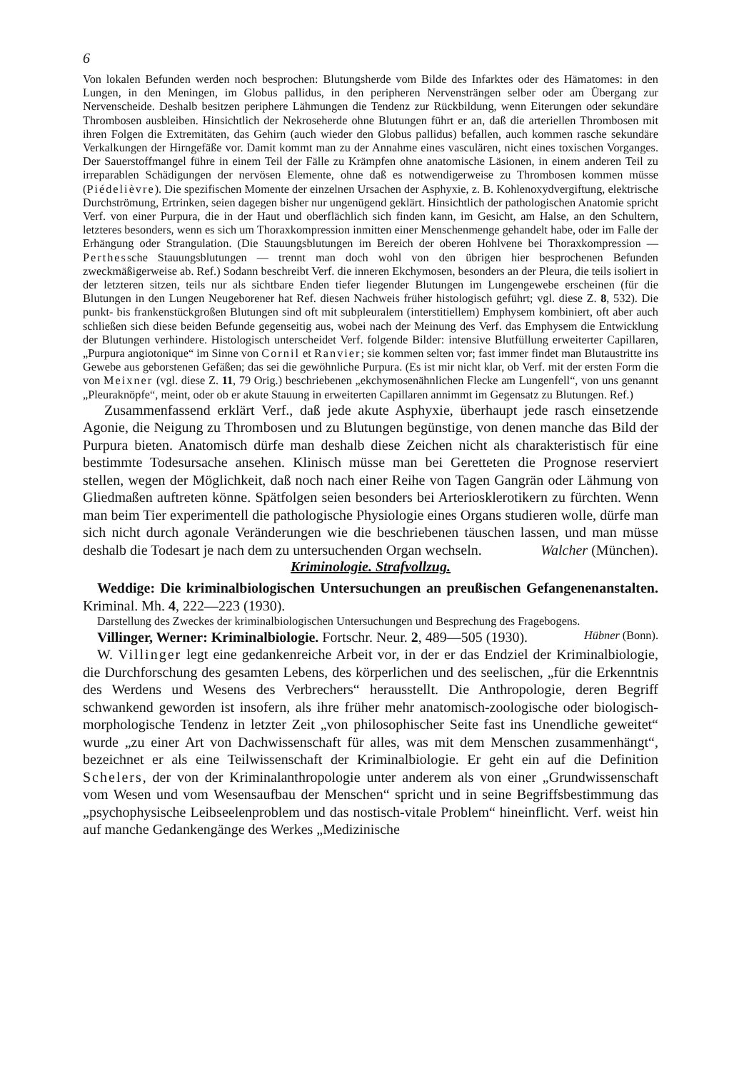6
Von lokalen Befunden werden noch besprochen: Blutungsherde vom Bilde des Infarktes oder des Hämatomes: in den Lungen, in den Meningen, im Globus pallidus, in den peripheren Nervensträngen selber oder am Übergang zur Nervenscheide. Deshalb besitzen periphere Lähmungen die Tendenz zur Rückbildung, wenn Eiterungen oder sekundäre Thrombosen ausbleiben. Hinsichtlich der Nekroseherde ohne Blutungen führt er an, daß die arteriellen Thrombosen mit ihren Folgen die Extremitäten, das Gehirn (auch wieder den Globus pallidus) befallen, auch kommen rasche sekundäre Verkalkungen der Hirngefäße vor. Damit kommt man zu der Annahme eines vasculären, nicht eines toxischen Vorganges. Der Sauerstoffmangel führe in einem Teil der Fälle zu Krämpfen ohne anatomische Läsionen, in einem anderen Teil zu irreparablen Schädigungen der nervösen Elemente, ohne daß es notwendigerweise zu Thrombosen kommen müsse (Piédelièvre). Die spezifischen Momente der einzelnen Ursachen der Asphyxie, z. B. Kohlenoxydvergiftung, elektrische Durchströmung, Ertrinken, seien dagegen bisher nur ungenügend geklärt. Hinsichtlich der pathologischen Anatomie spricht Verf. von einer Purpura, die in der Haut und oberflächlich sich finden kann, im Gesicht, am Halse, an den Schultern, letzteres besonders, wenn es sich um Thoraxkompression inmitten einer Menschenmenge gehandelt habe, oder im Falle der Erhängung oder Strangulation. (Die Stauungsblutungen im Bereich der oberen Hohlvene bei Thoraxkompression — Perthessche Stauungsblutungen — trennt man doch wohl von den übrigen hier besprochenen Befunden zweckmäßigerweise ab. Ref.) Sodann beschreibt Verf. die inneren Ekchymosen, besonders an der Pleura, die teils isoliert in der letzteren sitzen, teils nur als sichtbare Enden tiefer liegender Blutungen im Lungengewebe erscheinen (für die Blutungen in den Lungen Neugeborener hat Ref. diesen Nachweis früher histologisch geführt; vgl. diese Z. 8, 532). Die punkt- bis frankenstückgroßen Blutungen sind oft mit subpleuralem (interstitiellem) Emphysem kombiniert, oft aber auch schließen sich diese beiden Befunde gegenseitig aus, wobei nach der Meinung des Verf. das Emphysem die Entwicklung der Blutungen verhindere. Histologisch unterscheidet Verf. folgende Bilder: intensive Blutfüllung erweiterter Capillaren, „Purpura angiotonique“ im Sinne von Cornil et Ranvier; sie kommen selten vor; fast immer findet man Blutaustritte ins Gewebe aus geborstenen Gefäßen; das sei die gewöhnliche Purpura. (Es ist mir nicht klar, ob Verf. mit der ersten Form die von Meixner (vgl. diese Z. 11, 79 Orig.) beschriebenen „ekchymosenähnlichen Flecke am Lungenfell“, von uns genannt „Pleuraknöpfe“, meint, oder ob er akute Stauung in erweiterten Capillaren annimmt im Gegensatz zu Blutungen. Ref.)
Zusammenfassend erklärt Verf., daß jede akute Asphyxie, überhaupt jede rasch einsetzende Agonie, die Neigung zu Thrombosen und zu Blutungen begünstige, von denen manche das Bild der Purpura bieten. Anatomisch dürfe man deshalb diese Zeichen nicht als charakteristisch für eine bestimmte Todesursache ansehen. Klinisch müsse man bei Geretteten die Prognose reserviert stellen, wegen der Möglichkeit, daß noch nach einer Reihe von Tagen Gangrän oder Lähmung von Gliedmaßen auftreten könne. Spätfolgen seien besonders bei Arteriosklerotikern zu fürchten. Wenn man beim Tier experimentell die pathologische Physiologie eines Organs studieren wolle, dürfe man sich nicht durch agonale Veränderungen wie die beschriebenen täuschen lassen, und man müsse deshalb die Todesart je nach dem zu untersuchenden Organ wechseln. Walcher (München).
Kriminologie. Strafvollzug.
Weddige: Die kriminalbiologischen Untersuchungen an preußischen Gefangenenanstalten. Kriminal. Mh. 4, 222—223 (1930).
Darstellung des Zweckes der kriminalbiologischen Untersuchungen und Besprechung des Fragebogens. Hübner (Bonn).
Villinger, Werner: Kriminalbiologie. Fortschr. Neur. 2, 489—505 (1930).
W. Villinger legt eine gedankenreiche Arbeit vor, in der er das Endziel der Kriminalbiologie, die Durchforschung des gesamten Lebens, des körperlichen und des seelischen, „für die Erkenntnis des Werdens und Wesens des Verbrechers“ herausstellt. Die Anthropologie, deren Begriff schwankend geworden ist insofern, als ihre früher mehr anatomisch-zoologische oder biologisch-morphologische Tendenz in letzter Zeit „von philosophischer Seite fast ins Unendliche geweitet“ wurde „zu einer Art von Dachwissenschaft für alles, was mit dem Menschen zusammenhängt“, bezeichnet er als eine Teilwissenschaft der Kriminalbiologie. Er geht ein auf die Definition Schelers, der von der Kriminalanthropologie unter anderem als von einer „Grundwissenschaft vom Wesen und vom Wesensaufbau der Menschen“ spricht und in seine Begriffsbestimmung das „psychophysische Leibseelenproblem und das nostisch-vitale Problem“ hineinflicht. Verf. weist hin auf manche Gedankengänge des Werkes „Medizinische